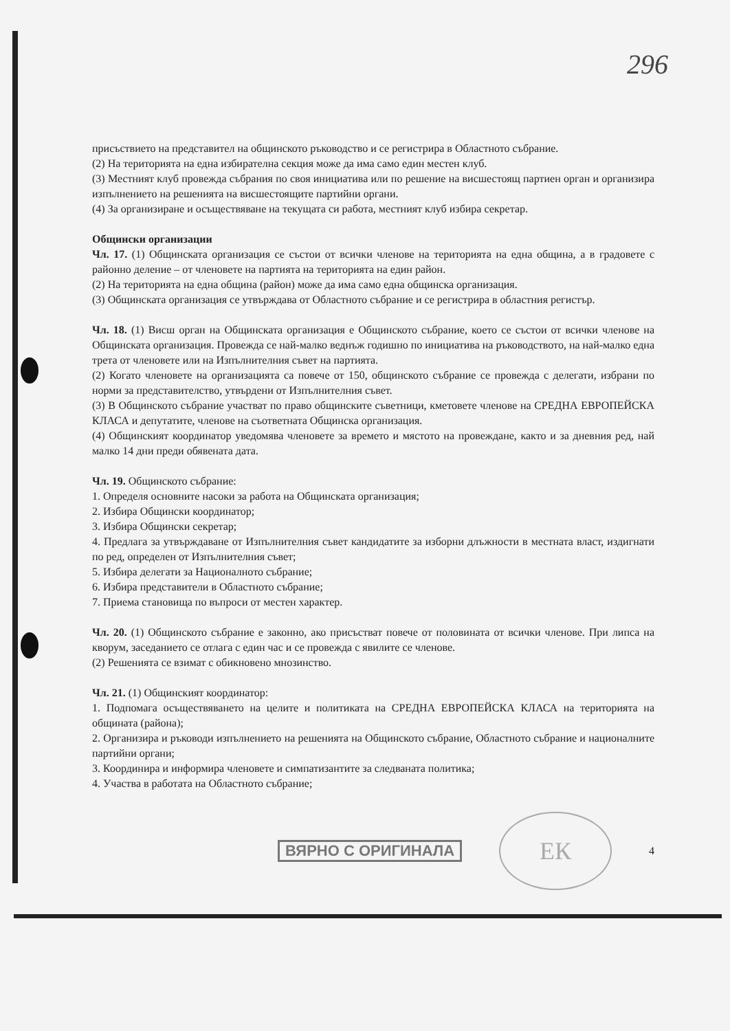296
присъствието на представител на общинското ръководство и се регистрира в Областното събрание.
(2) На територията на една избирателна секция може да има само един местен клуб.
(3) Местният клуб провежда събрания по своя инициатива или по решение на висшестоящ партиен орган и организира изпълнението на решенията на висшестоящите партийни органи.
(4) За организиране и осъществяване на текущата си работа, местният клуб избира секретар.
Общински организации
Чл. 17. (1) Общинската организация се състои от всички членове на територията на една община, а в градовете с районно деление – от членовете на партията на територията на един район.
(2) На територията на една община (район) може да има само една общинска организация.
(3) Общинската организация се утвърждава от Областното събрание и се регистрира в областния регистър.
Чл. 18. (1) Висш орган на Общинската организация е Общинското събрание, което се състои от всички членове на Общинската организация. Провежда се най-малко веднъж годишно по инициатива на ръководството, на най-малко една трета от членовете или на Изпълнителния съвет на партията.
(2) Когато членовете на организацията са повече от 150, общинското събрание се провежда с делегати, избрани по норми за представителство, утвърдени от Изпълнителния съвет.
(3) В Общинското събрание участват по право общинските съветници, кметовете членове на СРЕДНА ЕВРОПЕЙСКА КЛАСА и депутатите, членове на съответната Общинска организация.
(4) Общинският координатор уведомява членовете за времето и мястото на провеждане, както и за дневния ред, най малко 14 дни преди обявената дата.
Чл. 19. Общинското събрание:
1. Определя основните насоки за работа на Общинската организация;
2. Избира Общински координатор;
3. Избира Общински секретар;
4. Предлага за утвърждаване от Изпълнителния съвет кандидатите за изборни длъжности в местната власт, издигнати по ред, определен от Изпълнителния съвет;
5. Избира делегати за Националното събрание;
6. Избира представители в Областното събрание;
7. Приема становища по въпроси от местен характер.
Чл. 20. (1) Общинското събрание е законно, ако присъстват повече от половината от всички членове. При липса на кворум, заседанието се отлага с един час и се провежда с явилите се членове.
(2) Решенията се взимат с обикновено мнозинство.
Чл. 21. (1) Общинският координатор:
1. Подпомага осъществяването на целите и политиката на СРЕДНА ЕВРОПЕЙСКА КЛАСА на територията на общината (района);
2. Организира и ръководи изпълнението на решенията на Общинското събрание, Областното събрание и националните партийни органи;
3. Координира и информира членовете и симпатизантите за следваната политика;
4. Участва в работата на Областното събрание;
ВЯРНО С ОРИГИНАЛА ЕК 4